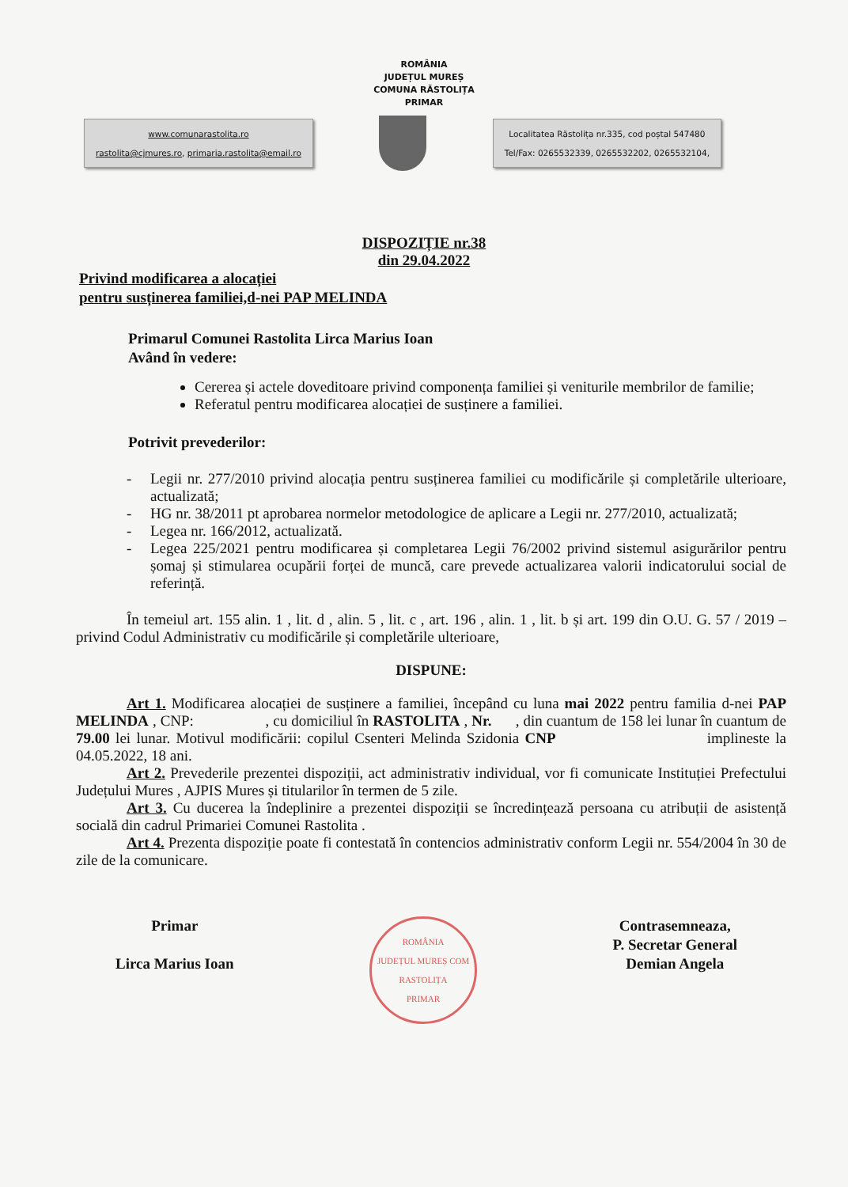ROMÂNIA
JUDEȚUL MUREȘ
COMUNA RĂSTOLIȚA
PRIMAR
www.comunarastolita.ro
rastolita@cjmures.ro, primaria.rastolita@email.ro
Localitatea Răstolița nr.335, cod poștal 547480
Tel/Fax: 0265532339, 0265532202, 0265532104,
DISPOZIȚIE nr.38
din 29.04.2022
Privind modificarea a alocației
pentru susținerea familiei,d-nei PAP MELINDA
Primarul Comunei Rastolita Lirca Marius Ioan
Având în vedere:
Cererea și actele doveditoare privind componența familiei și veniturile membrilor de familie;
Referatul pentru modificarea alocației de susținere a familiei.
Potrivit prevederilor:
- Legii nr. 277/2010 privind alocația pentru susținerea familiei cu modificările și completările ulterioare, actualizată;
- HG nr. 38/2011 pt aprobarea normelor metodologice de aplicare a Legii nr. 277/2010, actualizată;
- Legea nr. 166/2012, actualizată.
- Legea 225/2021 pentru modificarea și completarea Legii 76/2002 privind sistemul asigurărilor pentru șomaj și stimularea ocupării forței de muncă, care prevede actualizarea valorii indicatorului social de referință.
În temeiul art. 155 alin. 1 , lit. d , alin. 5 , lit. c , art. 196 , alin. 1 , lit. b și art. 199 din O.U. G. 57 / 2019 – privind Codul Administrativ cu modificările și completările ulterioare,
DISPUNE:
Art 1. Modificarea alocației de susținere a familiei, începând cu luna mai 2022 pentru familia d-nei PAP MELINDA , CNP: , cu domiciliul în RASTOLITA , Nr. , din cuantum de 158 lei lunar în cuantum de 79.00 lei lunar. Motivul modificării: copilul Csenteri Melinda Szidonia CNP implineste la 04.05.2022, 18 ani.
Art 2. Prevederile prezentei dispoziții, act administrativ individual, vor fi comunicate Instituției Prefectului Județului Mures , AJPIS Mures și titularilor în termen de 5 zile.
Art 3. Cu ducerea la îndeplinire a prezentei dispoziții se încredințează persoana cu atribuții de asistență socială din cadrul Primariei Comunei Rastolita .
Art 4. Prezenta dispoziție poate fi contestată în contencios administrativ conform Legii nr. 554/2004 în 30 de zile de la comunicare.
Primar
Lirca Marius Ioan
ROMÂNIA
JUDEȚUL MUREȘ COM RASTOLIȚA
PRIMAR
Contrasemneaza,
P. Secretar General
Demian Angela